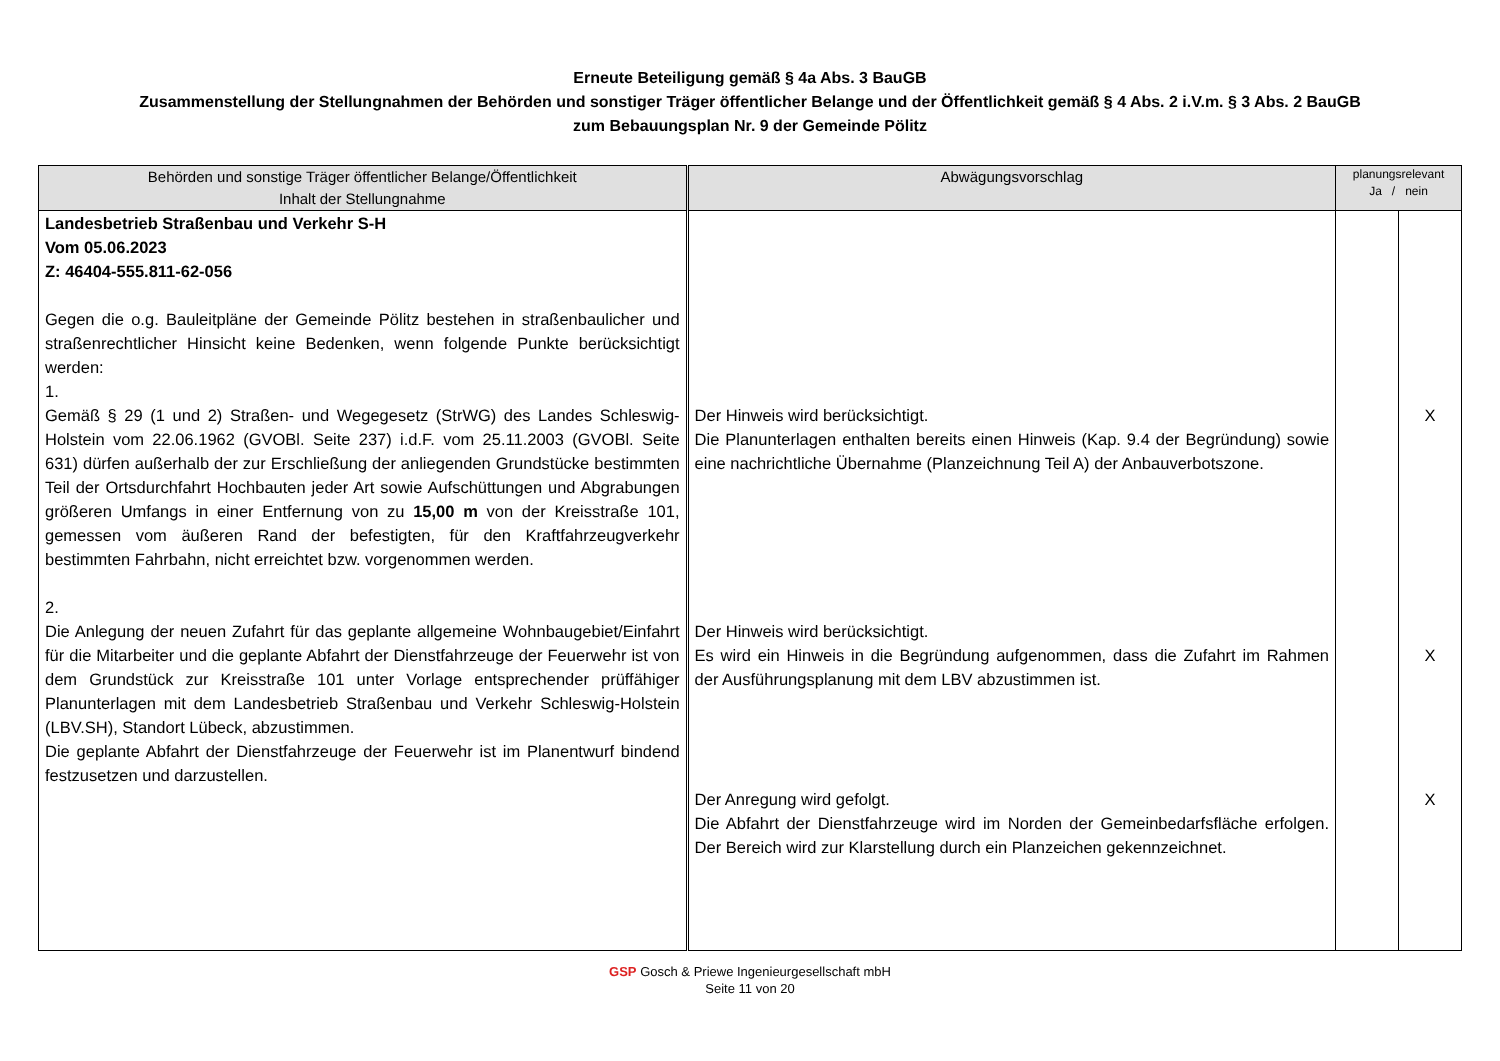Erneute Beteiligung gemäß § 4a Abs. 3 BauGB
Zusammenstellung der Stellungnahmen der Behörden und sonstiger Träger öffentlicher Belange und der Öffentlichkeit gemäß § 4 Abs. 2 i.V.m. § 3 Abs. 2 BauGB
zum Bebauungsplan Nr. 9 der Gemeinde Pölitz
| Behörden und sonstige Träger öffentlicher Belange/Öffentlichkeit Inhalt der Stellungnahme | Abwägungsvorschlag | planungsrelevant Ja / nein | |
| --- | --- | --- | --- |
| Landesbetrieb Straßenbau und Verkehr S-H Vom 05.06.2023 Z: 46404-555.811-62-056 Gegen die o.g. Bauleitpläne der Gemeinde Pölitz bestehen in straßenbaulicher und straßenrechtlicher Hinsicht keine Bedenken, wenn folgende Punkte berücksichtigt werden: 1. Gemäß § 29 (1 und 2) Straßen- und Wegegesetz (StrWG) des Landes Schleswig-Holstein vom 22.06.1962 (GVOBl. Seite 237) i.d.F. vom 25.11.2003 (GVOBl. Seite 631) dürfen außerhalb der zur Erschließung der anliegenden Grundstücke bestimmten Teil der Ortsdurchfahrt Hochbauten jeder Art sowie Aufschüttungen und Abgrabungen größeren Umfangs in einer Entfernung von zu 15,00 m von der Kreisstraße 101, gemessen vom äußeren Rand der befestigten, für den Kraftfahrzeugverkehr bestimmten Fahrbahn, nicht erreichtet bzw. vorgenommen werden. 2. Die Anlegung der neuen Zufahrt für das geplante allgemeine Wohnbaugebiet/Einfahrt für die Mitarbeiter und die geplante Abfahrt der Dienstfahrzeuge der Feuerwehr ist von dem Grundstück zur Kreisstraße 101 unter Vorlage entsprechender prüffähiger Planunterlagen mit dem Landesbetrieb Straßenbau und Verkehr Schleswig-Holstein (LBV.SH), Standort Lübeck, abzustimmen. Die geplante Abfahrt der Dienstfahrzeuge der Feuerwehr ist im Planentwurf bindend festzusetzen und darzustellen. | Der Hinweis wird berücksichtigt. Die Planunterlagen enthalten bereits einen Hinweis (Kap. 9.4 der Begründung) sowie eine nachrichtliche Übernahme (Planzeichnung Teil A) der Anbauverbotszone. Der Hinweis wird berücksichtigt. Es wird ein Hinweis in die Begründung aufgenommen, dass die Zufahrt im Rahmen der Ausführungsplanung mit dem LBV abzustimmen ist. Der Anregung wird gefolgt. Die Abfahrt der Dienstfahrzeuge wird im Norden der Gemeinbedarfsfläche erfolgen. Der Bereich wird zur Klarstellung durch ein Planzeichen gekennzeichnet. | | X X X |
GSP Gosch & Priewe Ingenieurgesellschaft mbH
Seite 11 von 20